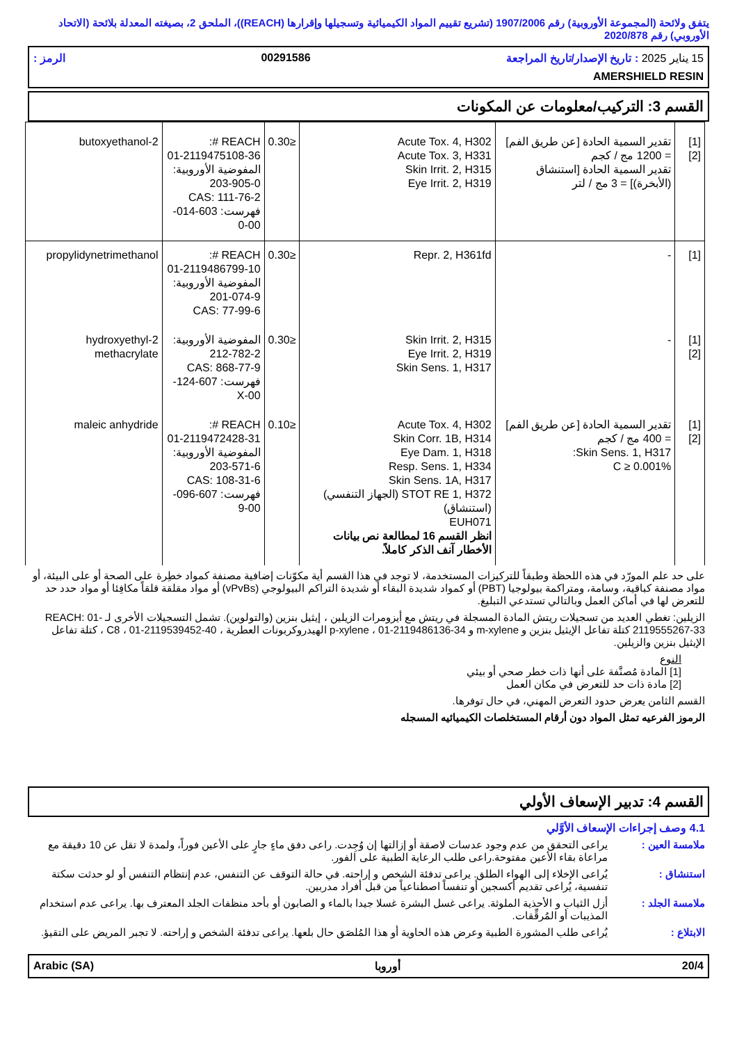يتفق ولائحة (المجموعة الأوروبية) رقم 1907/2006 (تشريع تقييم المواد الكيميائية وتسجيلها وإقرارها (REACH))، الملحق 2، بصيغته المعدلة بلائحة (الاتحاد الأوروبي) رقم 2020/878
15 يناير 2025 : تاريخ الإصدار/تاريخ المراجعة 00291586 الرمز :
AMERSHIELD RESIN
القسم 3: التركيب/معلومات عن المكونات
| [1] [2] | تقدير السمية الحادة [عن طريق الفم] = 1200 مج / كجم تقدير السمية الحادة [استنشاق (الأبخرة)] = 3 مج / لتر | Acute Tox. 4, H302 Acute Tox. 3, H331 Skin Irrit. 2, H315 Eye Irrit. 2, H319 | ≤0.30 | REACH #: 01-2119475108-36 المفوضية الأوروبية: 203-905-0 CAS: 111-76-2 فهرست: 603-014-00-0 | 2-butoxyethanol |
| [1] | - | Repr. 2, H361fd | ≤0.30 | REACH #: 01-2119486799-10 المفوضية الأوروبية: 201-074-9 CAS: 77-99-6 | propylidynetrimethanol |
| [1] [2] | - | Skin Irrit. 2, H315 Eye Irrit. 2, H319 Skin Sens. 1, H317 | ≤0.30 | المفوضية الأوروبية: 212-782-2 CAS: 868-77-9 فهرست: 607-124-00-X | 2-hydroxyethyl methacrylate |
| [1] [2] | تقدير السمية الحادة [عن طريق الفم] = 400 مج / كجم Skin Sens. 1, H317: C ≥ 0.001% | Acute Tox. 4, H302 Skin Corr. 1B, H314 Eye Dam. 1, H318 Resp. Sens. 1, H334 Skin Sens. 1A, H317 STOT RE 1, H372 (الجهاز التنفسي) (استنشاق) EUH071 انظر القسم 16 لمطالعة نص بيانات الأخطار آنف الذكر كاملاً. | ≤0.10 | REACH #: 01-2119472428-31 المفوضية الأوروبية: 203-571-6 CAS: 108-31-6 فهرست: 607-096-00-9 | maleic anhydride |
على حد علم المورّد في هذه اللحظة وطبقاً للتركيزات المستخدمة، لا توجد في هذا القسم أية مكوّنات إضافية مصنفة كمواد خطِرة على الصحة أو على البيئة، أو مواد مصنفة كباقية، وسامة، ومتراكمة بيولوجيا (PBT) أو كمواد شديدة البقاء أو شديدة التراكم البيولوجي (vPvBs) أو مواد مقلقة قلقاً مكافِئا أو مواد حدد حد للتعرض لها في أماكن العمل وبالتالي تستدعي التبليغ.
الزيلين: تغطي العديد من تسجيلات ريتش المادة المسجلة في ريتش مع أيزومرات الزيلين ، إيثيل بنزين (والتولوين). تشمل التسجيلات الأخرى لـ REACH: 01-2119555267-33 كتلة تفاعل الإيثيل بنزين و m-xylene و p-xylene ، 01-2119486136-34 الهيدروكربونات العطرية ، C8 ، 01-2119539452-40 ، كتلة تفاعل الإيثيل بنزين والزيلين.
النوع
[1] المادة مُصنَّفة على أنها ذات خطر صحي أو بيئي
[2] مادة ذات حد للتعرض في مكان العمل
القسم الثامن يعرض حدود التعرض المهني، في حال توفرها.
الرموز الفرعيه تمثل المواد دون أرقام المستخلصات الكيميائيه المسجله
القسم 4: تدبير الإسعاف الأولي
4.1 وصف إجراءات الإسعاف الأوَّلي
ملامسة العين : يراعى التحقق من عدم وجود عدسات لاصقة أو إزالتها إن وُجِدت. راعى دفق ماءٍ جارٍ على الأعين فوراً، ولمدة لا تقل عن 10 دقيقة مع مراعاة بقاء الأعين مفتوحة.راعى طلب الرعاية الطبية على الفور.
استنشاق : يُراعى الإخلاء إلى الهواء الطلق. يراعى تدفئة الشخص و إراحته. في حالة التوقف عن التنفس، عدم إنتظام التنفس أو لو حدثت سكتة تنفسية، يُراعى تقديم أكسجين أو تنفساً اصطناعياً من قبل أفراد مدربين.
ملامسة الجلد : أزل الثياب و الأحذية الملوثة. يراعى غسل البشرة غسلا جيدا بالماء و الصابون أو بأحد منظفات الجلد المعترف بها. يراعى عدم استخدام المذيبات أو المُرقِّقات.
الابتلاع : يُراعى طلب المشورة الطبية وعرض هذه الحاوية أو هذا المُلصَق حال بلعها. يراعى تدفئة الشخص و إراحته. لا تجبر المريض على التقيؤ.
Arabic (SA) أوروبا 20/4